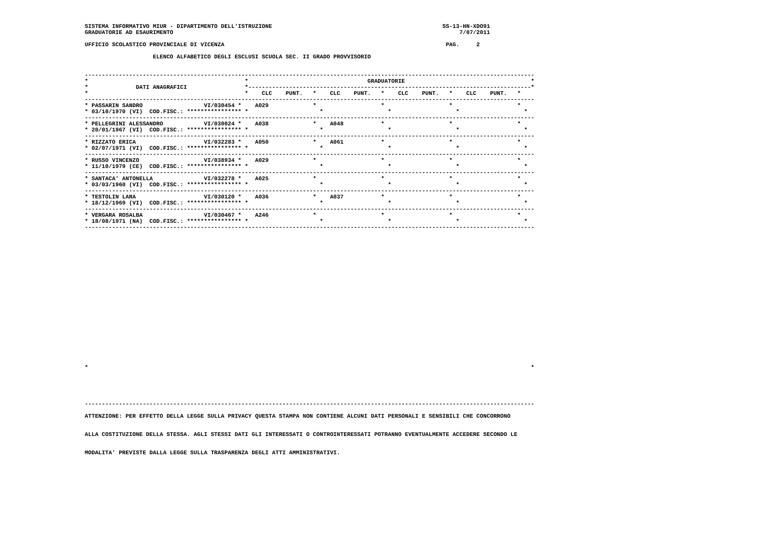SISTEMA INFORMATIVO MIUR - DIPARTIMENTO DELL'ISTRUZIONE                                                  SS-13-HN-XDO91
GRADUATORIE AD ESAURIMENTO                                                                                    7/07/2011

UFFICIO SCOLASTICO PROVINCIALE DI VICENZA                                                                 PAG.     2

                    ELENCO ALFABETICO DEGLI ESCLUSI SCUOLA SEC. II GRADO PROVVISORIO


------------------------------------------------------------------------------------------------------------------------------------
*                                              *                                   GRADUATORIE                                     *
*              DATI ANAGRAFICI                 *-----------------------------------------------------------------------------------*
*                                              *    CLC    PUNT.   *    CLC    PUNT.   *    CLC    PUNT.   *    CLC    PUNT.   *
------------------------------------------------------------------------------------------------------------------------------------
* PASSARIN SANDRO                  VI/030454 *    A029             *                   *                   *                   *
* 03/10/1970 (VI)  COD.FISC.: **************** *                     *                   *                   *                   *
------------------------------------------------------------------------------------------------------------------------------------
* PELLEGRINI ALESSANDRO            VI/030024 *    A038             *    A048           *                   *                   *
* 20/01/1967 (VI)  COD.FISC.: **************** *                     *                   *                   *                   *
------------------------------------------------------------------------------------------------------------------------------------
* RIZZATO ERICA                    VI/032283 *    A050             *    A061           *                   *                   *
* 02/07/1971 (VI)  COD.FISC.: **************** *                     *                   *                   *                   *
------------------------------------------------------------------------------------------------------------------------------------
* RUSSO VINCENZO                   VI/038934 *    A029             *                   *                   *                   *
* 11/10/1979 (CE)  COD.FISC.: **************** *                     *                   *                   *                   *
------------------------------------------------------------------------------------------------------------------------------------
* SANTACA' ANTONELLA               VI/032278 *    A025             *                   *                   *                   *
* 03/03/1960 (VI)  COD.FISC.: **************** *                     *                   *                   *                   *
------------------------------------------------------------------------------------------------------------------------------------
* TESTOLIN LARA                    VI/030120 *    A036             *    A037           *                   *                   *
* 18/12/1969 (VI)  COD.FISC.: **************** *                     *                   *                   *                   *
------------------------------------------------------------------------------------------------------------------------------------
* VERGARA ROSALBA                  VI/030467 *    A246             *                   *                   *                   *
* 18/08/1971 (NA)  COD.FISC.: **************** *                     *                   *                   *                   *
------------------------------------------------------------------------------------------------------------------------------------






















*                                                                                                                                  *





------------------------------------------------------------------------------------------------------------------------------------

ATTENZIONE: PER EFFETTO DELLA LEGGE SULLA PRIVACY QUESTA STAMPA NON CONTIENE ALCUNI DATI PERSONALI E SENSIBILI CHE CONCORRONO


ALLA COSTITUZIONE DELLA STESSA. AGLI STESSI DATI GLI INTERESSATI O CONTROINTERESSATI POTRANNO EVENTUALMENTE ACCEDERE SECONDO LE


MODALITA' PREVISTE DALLA LEGGE SULLA TRASPARENZA DEGLI ATTI AMMINISTRATIVI.